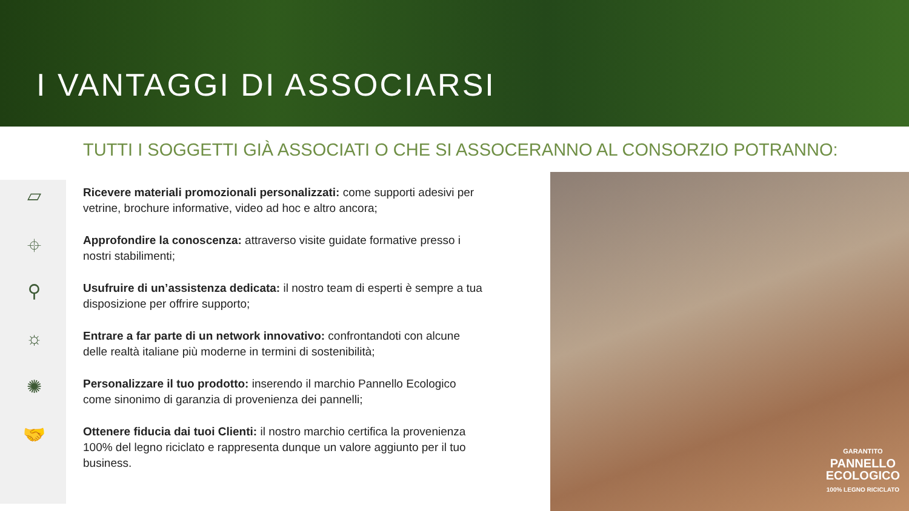I VANTAGGI DI ASSOCIARSI
TUTTI I SOGGETTI GIÀ ASSOCIATI O CHE SI ASSOCERANNO AL CONSORZIO POTRANNO:
▱
Ricevere materiali promozionali personalizzati: come supporti adesivi per vetrine, brochure informative, video ad hoc e altro ancora;
⌖
Approfondire la conoscenza: attraverso visite guidate formative presso i nostri stabilimenti;
⚲
Usufruire di un’assistenza dedicata: il nostro team di esperti è sempre a tua disposizione per offrire supporto;
☼
Entrare a far parte di un network innovativo: confrontandoti con alcune delle realtà italiane più moderne in termini di sostenibilità;
✺
Personalizzare il tuo prodotto: inserendo il marchio Pannello Ecologico come sinonimo di garanzia di provenienza dei pannelli;
🤝
Ottenere fiducia dai tuoi Clienti: il nostro marchio certifica la provenienza 100% del legno riciclato e rappresenta dunque un valore aggiunto per il tuo business.
GARANTITO
PANNELLO
ECOLOGICO
100% LEGNO RICICLATO